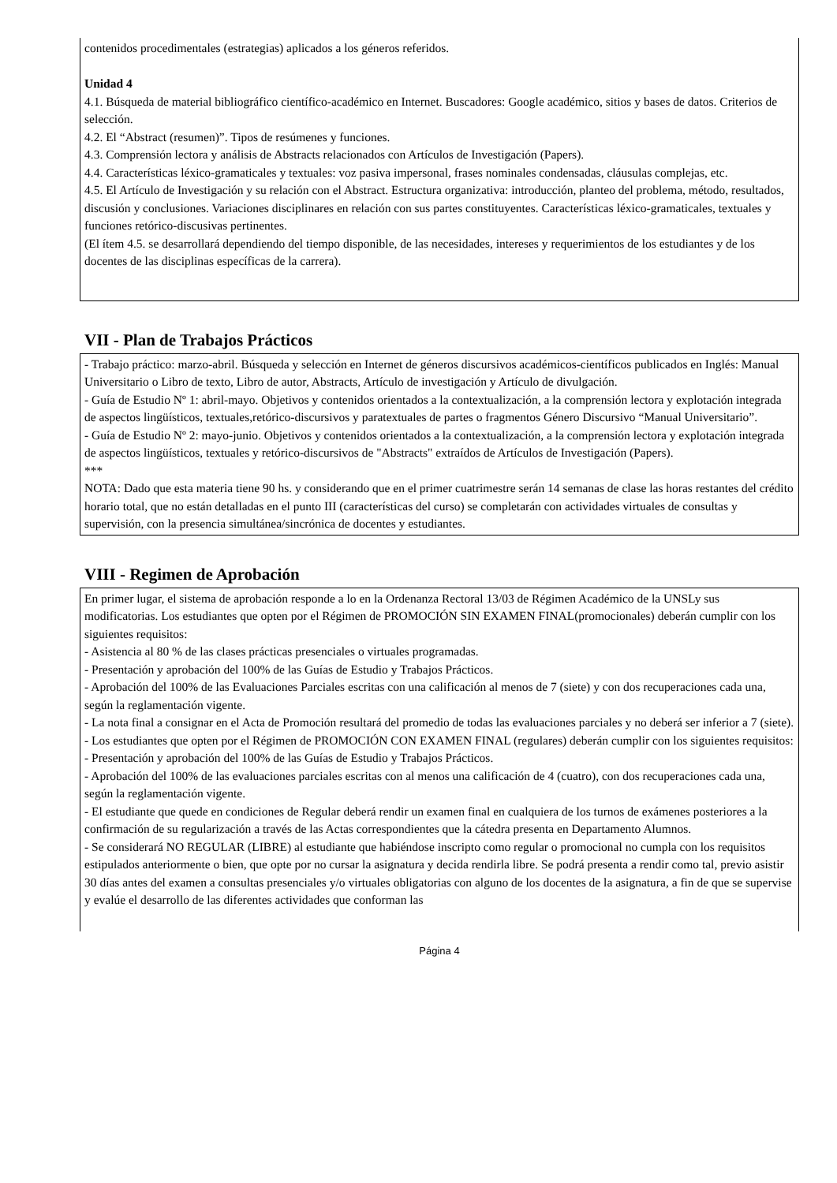contenidos procedimentales (estrategias) aplicados a los géneros referidos.
Unidad 4
4.1. Búsqueda de material bibliográfico científico-académico en Internet. Buscadores: Google académico, sitios y bases de datos. Criterios de selección.
4.2. El “Abstract (resumen)”. Tipos de resúmenes y funciones.
4.3. Comprensión lectora y análisis de Abstracts relacionados con Artículos de Investigación (Papers).
4.4. Características léxico-gramaticales y textuales: voz pasiva impersonal, frases nominales condensadas, cláusulas complejas, etc.
4.5. El Artículo de Investigación y su relación con el Abstract. Estructura organizativa: introducción, planteo del problema, método, resultados, discusión y conclusiones. Variaciones disciplinares en relación con sus partes constituyentes. Características léxico-gramaticales, textuales y funciones retórico-discusivas pertinentes.
(El ítem 4.5. se desarrollará dependiendo del tiempo disponible, de las necesidades, intereses y requerimientos de los estudiantes y de los docentes de las disciplinas específicas de la carrera).
VII - Plan de Trabajos Prácticos
- Trabajo práctico: marzo-abril. Búsqueda y selección en Internet de géneros discursivos académicos-científicos publicados en Inglés: Manual Universitario o Libro de texto, Libro de autor, Abstracts, Artículo de investigación y Artículo de divulgación.
- Guía de Estudio Nº 1: abril-mayo. Objetivos y contenidos orientados a la contextualización, a la comprensión lectora y explotación integrada de aspectos lingüísticos, textuales,retórico-discursivos y paratextuales de partes o fragmentos Género Discursivo “Manual Universitario”.
- Guía de Estudio Nº 2: mayo-junio. Objetivos y contenidos orientados a la contextualización, a la comprensión lectora y explotación integrada de aspectos lingüísticos, textuales y retórico-discursivos de "Abstracts" extraídos de Artículos de Investigación (Papers).
***
NOTA: Dado que esta materia tiene 90 hs. y considerando que en el primer cuatrimestre serán 14 semanas de clase las horas restantes del crédito horario total, que no están detalladas en el punto III (características del curso) se completarán con actividades virtuales de consultas y supervisión, con la presencia simultánea/sincrónica de docentes y estudiantes.
VIII - Regimen de Aprobación
En primer lugar, el sistema de aprobación responde a lo en la Ordenanza Rectoral 13/03 de Régimen Académico de la UNSLy sus modificatorias. Los estudiantes que opten por el Régimen de PROMOCIÓN SIN EXAMEN FINAL(promocionales) deberán cumplir con los siguientes requisitos:
- Asistencia al 80 % de las clases prácticas presenciales o virtuales programadas.
- Presentación y aprobación del 100% de las Guías de Estudio y Trabajos Prácticos.
- Aprobación del 100% de las Evaluaciones Parciales escritas con una calificación al menos de 7 (siete) y con dos recuperaciones cada una, según la reglamentación vigente.
- La nota final a consignar en el Acta de Promoción resultará del promedio de todas las evaluaciones parciales y no deberá ser inferior a 7 (siete).
- Los estudiantes que opten por el Régimen de PROMOCIÓN CON EXAMEN FINAL (regulares) deberán cumplir con los siguientes requisitos:
- Presentación y aprobación del 100% de las Guías de Estudio y Trabajos Prácticos.
- Aprobación del 100% de las evaluaciones parciales escritas con al menos una calificación de 4 (cuatro), con dos recuperaciones cada una, según la reglamentación vigente.
- El estudiante que quede en condiciones de Regular deberá rendir un examen final en cualquiera de los turnos de exámenes posteriores a la confirmación de su regularización a través de las Actas correspondientes que la cátedra presenta en Departamento Alumnos.
- Se considerará NO REGULAR (LIBRE) al estudiante que habiéndose inscripto como regular o promocional no cumpla con los requisitos estipulados anteriormente o bien, que opte por no cursar la asignatura y decida rendirla libre. Se podrá presenta a rendir como tal, previo asistir 30 días antes del examen a consultas presenciales y/o virtuales obligatorias con alguno de los docentes de la asignatura, a fin de que se supervise y evalúe el desarrollo de las diferentes actividades que conforman las
Página 4